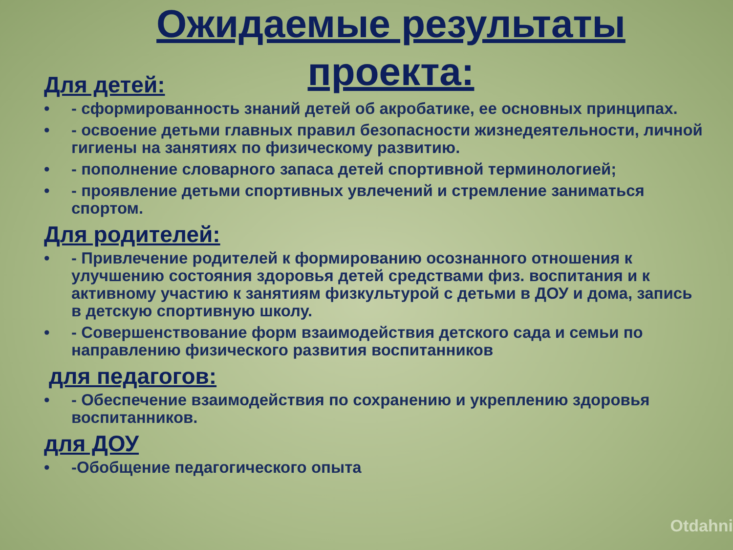Ожидаемые результаты
проекта:
Для детей:
• - сформированность знаний детей об акробатике, ее основных принципах.
• - освоение детьми главных правил безопасности жизнедеятельности, личной гигиены на занятиях по физическому развитию.
• - пополнение словарного запаса детей спортивной терминологией;
• - проявление детьми спортивных увлечений и стремление заниматься спортом.
Для родителей:
• - Привлечение родителей к формированию осознанного отношения к улучшению состояния здоровья детей средствами физ. воспитания и к активному участию к занятиям физкультурой с детьми в ДОУ и дома, запись в детскую спортивную школу.
• - Совершенствование форм взаимодействия детского сада и семьи по направлению физического развития воспитанников
для педагогов:
• - Обеспечение взаимодействия по сохранению и укреплению здоровья воспитанников.
для ДОУ
• -Обобщение педагогического опыта
Otdahni